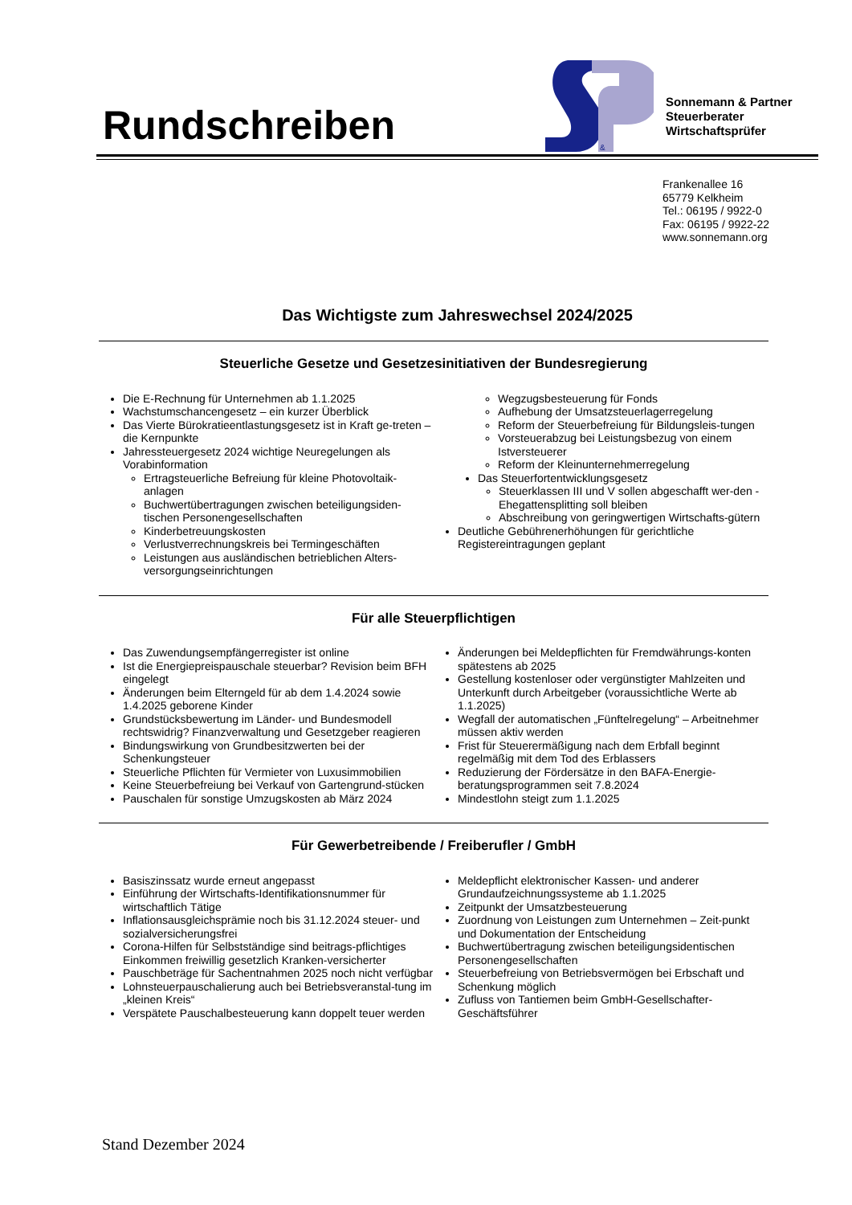Rundschreiben
&
Sonnemann & Partner
Steuerberater
Wirtschaftsprüfer
Frankenallee 16
65779 Kelkheim
Tel.: 06195 / 9922-0
Fax: 06195 / 9922-22
www.sonnemann.org
Das Wichtigste zum Jahreswechsel 2024/2025
Steuerliche Gesetze und Gesetzesinitiativen der Bundesregierung
Die E-Rechnung für Unternehmen ab 1.1.2025
Wachstumschancengesetz – ein kurzer Überblick
Das Vierte Bürokratieentlastungsgesetz ist in Kraft ge-treten – die Kernpunkte
Jahressteuergesetz 2024 wichtige Neuregelungen als Vorabinformation
Ertragsteuerliche Befreiung für kleine Photovoltaik-anlagen
Buchwertübertragungen zwischen beteiligungsiden-tischen Personengesellschaften
Kinderbetreuungskosten
Verlustverrechnungskreis bei Termingeschäften
Leistungen aus ausländischen betrieblichen Alters-versorgungseinrichtungen
Wegzugsbesteuerung für Fonds
Aufhebung der Umsatzsteuerlagerregelung
Reform der Steuerbefreiung für Bildungsleis-tungen
Vorsteuerabzug bei Leistungsbezug von einem Istversteuerer
Reform der Kleinunternehmerregelung
Das Steuerfortentwicklungsgesetz
Steuerklassen III und V sollen abgeschafft wer-den - Ehegattensplitting soll bleiben
Abschreibung von geringwertigen Wirtschafts-gütern
Deutliche Gebührenerhöhungen für gerichtliche Registereintragungen geplant
Für alle Steuerpflichtigen
Das Zuwendungsempfängerregister ist online
Ist die Energiepreispauschale steuerbar? Revision beim BFH eingelegt
Änderungen beim Elterngeld für ab dem 1.4.2024 sowie 1.4.2025 geborene Kinder
Grundstücksbewertung im Länder- und Bundesmodell rechtswidrig? Finanzverwaltung und Gesetzgeber reagieren
Bindungswirkung von Grundbesitzwerten bei der Schenkungsteuer
Steuerliche Pflichten für Vermieter von Luxusimmobilien
Keine Steuerbefreiung bei Verkauf von Gartengrund-stücken
Pauschalen für sonstige Umzugskosten ab März 2024
Änderungen bei Meldepflichten für Fremdwährungs-konten spätestens ab 2025
Gestellung kostenloser oder vergünstigter Mahlzeiten und Unterkunft durch Arbeitgeber (voraussichtliche Werte ab 1.1.2025)
Wegfall der automatischen „Fünftelregelung“ – Arbeitnehmer müssen aktiv werden
Frist für Steuerermäßigung nach dem Erbfall beginnt regelmäßig mit dem Tod des Erblassers
Reduzierung der Fördersätze in den BAFA-Energie-beratungsprogrammen seit 7.8.2024
Mindestlohn steigt zum 1.1.2025
Für Gewerbetreibende / Freiberufler / GmbH
Basiszinssatz wurde erneut angepasst
Einführung der Wirtschafts-Identifikationsnummer für wirtschaftlich Tätige
Inflationsausgleichsprämie noch bis 31.12.2024 steuer- und sozialversicherungsfrei
Corona-Hilfen für Selbstständige sind beitrags-pflichtiges Einkommen freiwillig gesetzlich Kranken-versicherter
Pauschbeträge für Sachentnahmen 2025 noch nicht verfügbar
Lohnsteuerpauschalierung auch bei Betriebsveranstal-tung im „kleinen Kreis“
Verspätete Pauschalbesteuerung kann doppelt teuer werden
Meldepflicht elektronischer Kassen- und anderer Grundaufzeichnungssysteme ab 1.1.2025
Zeitpunkt der Umsatzbesteuerung
Zuordnung von Leistungen zum Unternehmen – Zeit-punkt und Dokumentation der Entscheidung
Buchwertübertragung zwischen beteiligungsidentischen Personengesellschaften
Steuerbefreiung von Betriebsvermögen bei Erbschaft und Schenkung möglich
Zufluss von Tantiemen beim GmbH-Gesellschafter-Geschäftsführer
Stand Dezember 2024